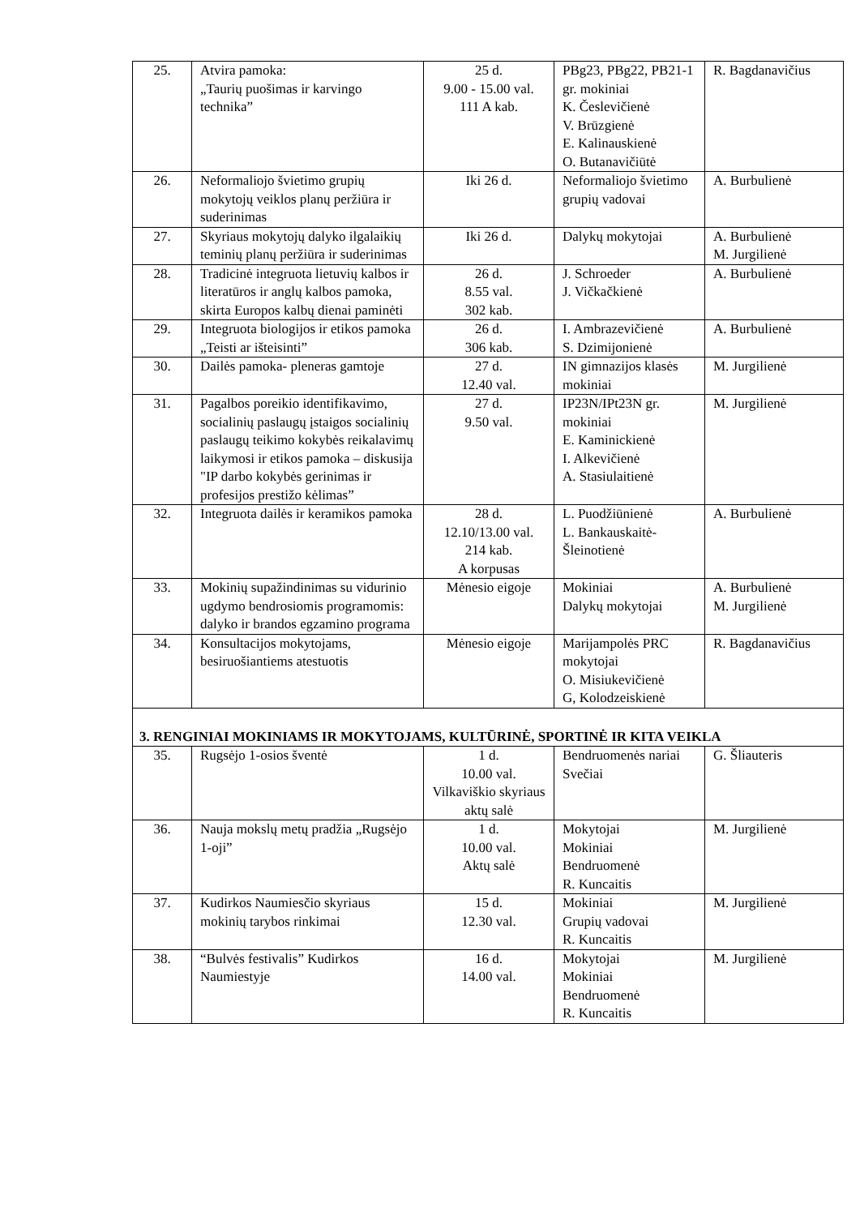| 25. | Atvira pamoka: „Taurių puošimas ir karvingo technika” | 25 d. 9.00 - 15.00 val. 111 A kab. | PBg23, PBg22, PB21-1 gr. mokiniai K. Česlevičienė V. Brūzgienė E. Kalinauskienė O. Butanavičiūtė | R. Bagdanavičius |
| 26. | Neformaliojo švietimo grupių mokytojų veiklos planų peržiūra ir suderinimas | Iki 26 d. | Neformaliojo švietimo grupių vadovai | A. Burbulienė |
| 27. | Skyriaus mokytojų dalyko ilgalaikių teminių planų peržiūra ir suderinimas | Iki 26 d. | Dalykų mokytojai | A. Burbulienė M. Jurgilienė |
| 28. | Tradicinė integruota lietuvių kalbos ir literatūros ir anglų kalbos pamoka, skirta Europos kalbų dienai paminėti | 26 d. 8.55 val. 302 kab. | J. Schroeder J. Vičkačkienė | A. Burbulienė |
| 29. | Integruota biologijos ir etikos pamoka „Teisti ar išteisinti” | 26 d. 306 kab. | I. Ambrazevičienė S. Dzimijonienė | A. Burbulienė |
| 30. | Dailės pamoka- pleneras gamtoje | 27 d. 12.40 val. | IN gimnazijos klasės mokiniai | M. Jurgilienė |
| 31. | Pagalbos poreikio identifikavimo, socialinių paslaugų įstaigos socialinių paslaugų teikimo kokybės reikalavimų laikymosi ir etikos pamoka – diskusija "IP darbo kokybės gerinimas ir profesijos prestižo kėlimas” | 27 d. 9.50 val. | IP23N/IPt23N gr. mokiniai E. Kaminickienė I. Alkevičienė A. Stasiulaitienė | M. Jurgilienė |
| 32. | Integruota dailės ir keramikos pamoka | 28 d. 12.10/13.00 val. 214 kab. A korpusas | L. Puodžiūnienė L. Bankauskaitė-Šleinotienė | A. Burbulienė |
| 33. | Mokinių supažindinimas su vidurinio ugdymo bendrosiomis programomis: dalyko ir brandos egzamino programa | Mėnesio eigoje | Mokiniai Dalykų mokytojai | A. Burbulienė M. Jurgilienė |
| 34. | Konsultacijos mokytojams, besiruošiantiems atestuotis | Mėnesio eigoje | Marijampolės PRC mokytojai O. Misiukevičienė G, Kolodzeiskienė | R. Bagdanavičius |
| 3. RENGINIAI MOKINIAMS IR MOKYTOJAMS, KULTŪRINĖ, SPORTINĖ IR KITA VEIKLA | | | | |
| 35. | Rugsėjo 1-osios šventė | 1 d. 10.00 val. Vilkaviškio skyriaus aktų salė | Bendruomenės nariai Svečiai | G. Šliauteris |
| 36. | Nauja mokslų metų pradžia „Rugsėjo 1-oji” | 1 d. 10.00 val. Aktų salė | Mokytojai Mokiniai Bendruomenė R. Kuncaitis | M. Jurgilienė |
| 37. | Kudirkos Naumiesčio skyriaus mokinių tarybos rinkimai | 15 d. 12.30 val. | Mokiniai Grupių vadovai R. Kuncaitis | M. Jurgilienė |
| 38. | “Bulvės festivalis” Kudirkos Naumiestyje | 16 d. 14.00 val. | Mokytojai Mokiniai Bendruomenė R. Kuncaitis | M. Jurgilienė |